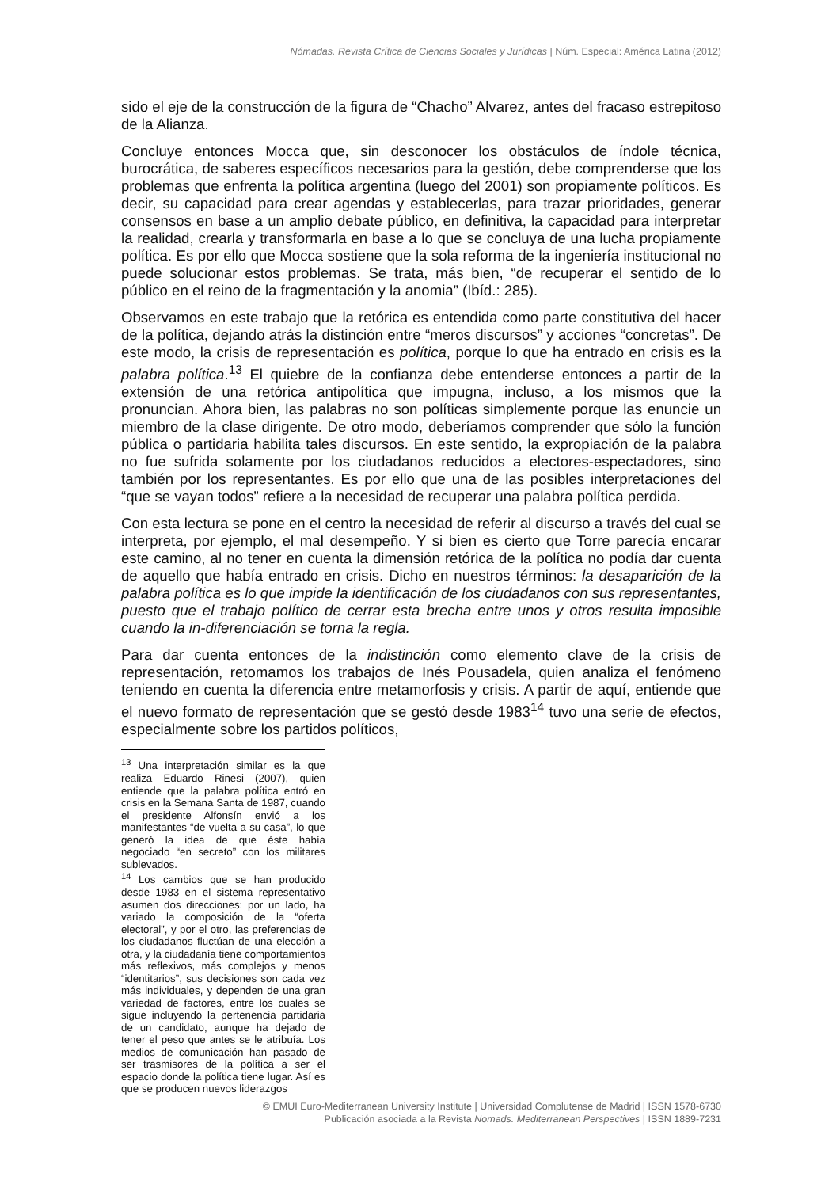Nómadas. Revista Crítica de Ciencias Sociales y Jurídicas | Núm. Especial: América Latina (2012)
sido el eje de la construcción de la figura de “Chacho” Alvarez, antes del fracaso estrepitoso de la Alianza.
Concluye entonces Mocca que, sin desconocer los obstáculos de índole técnica, burocrática, de saberes específicos necesarios para la gestión, debe comprenderse que los problemas que enfrenta la política argentina (luego del 2001) son propiamente políticos. Es decir, su capacidad para crear agendas y establecerlas, para trazar prioridades, generar consensos en base a un amplio debate público, en definitiva, la capacidad para interpretar la realidad, crearla y transformarla en base a lo que se concluya de una lucha propiamente política. Es por ello que Mocca sostiene que la sola reforma de la ingeniería institucional no puede solucionar estos problemas. Se trata, más bien, “de recuperar el sentido de lo público en el reino de la fragmentación y la anomia” (Ibíd.: 285).
Observamos en este trabajo que la retórica es entendida como parte constitutiva del hacer de la política, dejando atrás la distinción entre “meros discursos” y acciones “concretas”. De este modo, la crisis de representación es política, porque lo que ha entrado en crisis es la palabra política.<sup>13</sup> El quiebre de la confianza debe entenderse entonces a partir de la extensión de una retórica antipolítica que impugna, incluso, a los mismos que la pronuncian. Ahora bien, las palabras no son políticas simplemente porque las enuncie un miembro de la clase dirigente. De otro modo, deberíamos comprender que sólo la función pública o partidaria habilita tales discursos. En este sentido, la expropiación de la palabra no fue sufrida solamente por los ciudadanos reducidos a electores-espectadores, sino también por los representantes. Es por ello que una de las posibles interpretaciones del “que se vayan todos” refiere a la necesidad de recuperar una palabra política perdida.
Con esta lectura se pone en el centro la necesidad de referir al discurso a través del cual se interpreta, por ejemplo, el mal desempeño. Y si bien es cierto que Torre parecía encarar este camino, al no tener en cuenta la dimensión retórica de la política no podía dar cuenta de aquello que había entrado en crisis. Dicho en nuestros términos: la desaparición de la palabra política es lo que impide la identificación de los ciudadanos con sus representantes, puesto que el trabajo político de cerrar esta brecha entre unos y otros resulta imposible cuando la in-diferenciación se torna la regla.
Para dar cuenta entonces de la indistinción como elemento clave de la crisis de representación, retomamos los trabajos de Inés Pousadela, quien analiza el fenómeno teniendo en cuenta la diferencia entre metamorfosis y crisis. A partir de aquí, entiende que el nuevo formato de representación que se gestó desde 1983<sup>14</sup> tuvo una serie de efectos, especialmente sobre los partidos políticos,
<sup>13</sup> Una interpretación similar es la que realiza Eduardo Rinesi (2007), quien entiende que la palabra política entró en crisis en la Semana Santa de 1987, cuando el presidente Alfonsín envió a los manifestantes “de vuelta a su casa”, lo que generó la idea de que éste había negociado “en secreto” con los militares sublevados.
<sup>14</sup> Los cambios que se han producido desde 1983 en el sistema representativo asumen dos direcciones: por un lado, ha variado la composición de la “oferta electoral”, y por el otro, las preferencias de los ciudadanos fluctúan de una elección a otra, y la ciudadanía tiene comportamientos más reflexivos, más complejos y menos “identitarios”, sus decisiones son cada vez más individuales, y dependen de una gran variedad de factores, entre los cuales se sigue incluyendo la pertenencia partidaria de un candidato, aunque ha dejado de tener el peso que antes se le atribuía. Los medios de comunicación han pasado de ser trasmisores de la política a ser el espacio donde la política tiene lugar. Así es que se producen nuevos liderazgos
© EMUI Euro-Mediterranean University Institute | Universidad Complutense de Madrid | ISSN 1578-6730
Publicación asociada a la Revista Nomads. Mediterranean Perspectives | ISSN 1889-7231